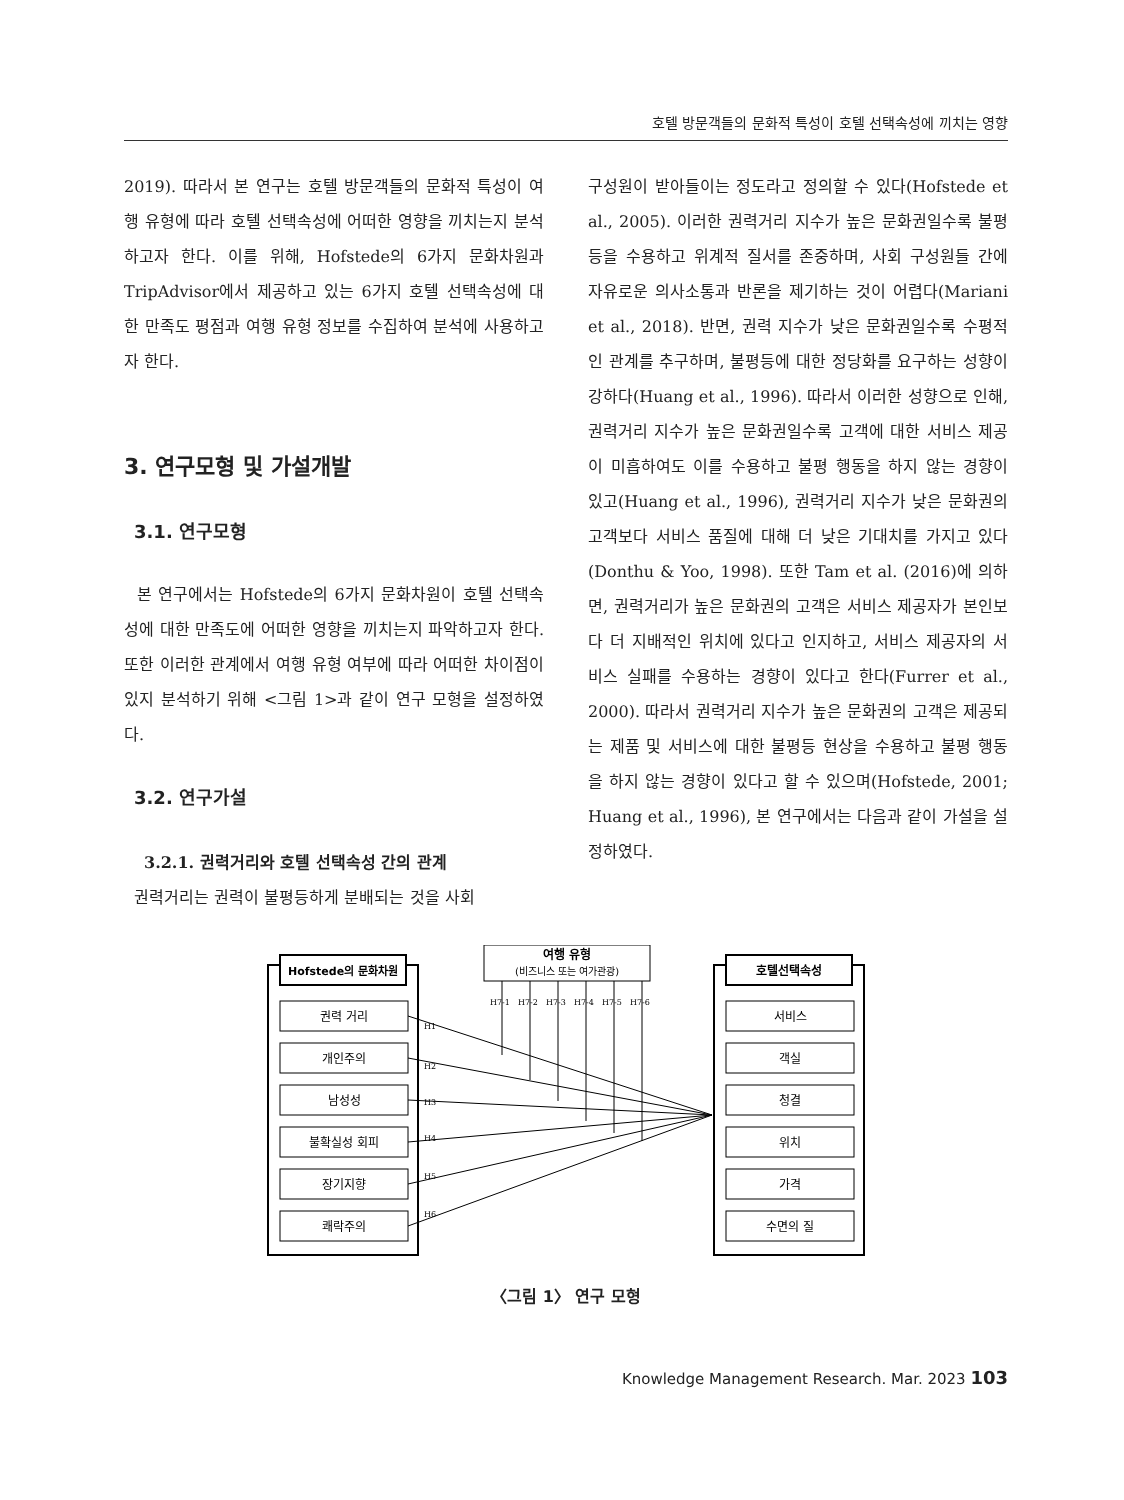호텔 방문객들의 문화적 특성이 호텔 선택속성에 끼치는 영향
2019). 따라서 본 연구는 호텔 방문객들의 문화적 특성이 여행 유형에 따라 호텔 선택속성에 어떠한 영향을 끼치는지 분석하고자 한다. 이를 위해, Hofstede의 6가지 문화차원과 TripAdvisor에서 제공하고 있는 6가지 호텔 선택속성에 대한 만족도 평점과 여행 유형 정보를 수집하여 분석에 사용하고자 한다.
3. 연구모형 및 가설개발
3.1. 연구모형
본 연구에서는 Hofstede의 6가지 문화차원이 호텔 선택속성에 대한 만족도에 어떠한 영향을 끼치는지 파악하고자 한다. 또한 이러한 관계에서 여행 유형 여부에 따라 어떠한 차이점이 있지 분석하기 위해 <그림 1>과 같이 연구 모형을 설정하였다.
3.2. 연구가설
3.2.1. 권력거리와 호텔 선택속성 간의 관계
권력거리는 권력이 불평등하게 분배되는 것을 사회
구성원이 받아들이는 정도라고 정의할 수 있다(Hofstede et al., 2005). 이러한 권력거리 지수가 높은 문화권일수록 불평등을 수용하고 위계적 질서를 존중하며, 사회 구성원들 간에 자유로운 의사소통과 반론을 제기하는 것이 어렵다(Mariani et al., 2018). 반면, 권력 지수가 낮은 문화권일수록 수평적인 관계를 추구하며, 불평등에 대한 정당화를 요구하는 성향이 강하다(Huang et al., 1996). 따라서 이러한 성향으로 인해, 권력거리 지수가 높은 문화권일수록 고객에 대한 서비스 제공이 미흡하여도 이를 수용하고 불평 행동을 하지 않는 경향이 있고(Huang et al., 1996), 권력거리 지수가 낮은 문화권의 고객보다 서비스 품질에 대해 더 낮은 기대치를 가지고 있다(Donthu & Yoo, 1998). 또한 Tam et al. (2016)에 의하면, 권력거리가 높은 문화권의 고객은 서비스 제공자가 본인보다 더 지배적인 위치에 있다고 인지하고, 서비스 제공자의 서비스 실패를 수용하는 경향이 있다고 한다(Furrer et al., 2000). 따라서 권력거리 지수가 높은 문화권의 고객은 제공되는 제품 및 서비스에 대한 불평등 현상을 수용하고 불평 행동을 하지 않는 경향이 있다고 할 수 있으며(Hofstede, 2001; Huang et al., 1996), 본 연구에서는 다음과 같이 가설을 설정하였다.
Hofstede의 문화차원
호텔선택속성
여행 유형
(비즈니스 또는 여가관광)
권력 거리
개인주의
남성성
불확실성 회피
장기지향
쾌락주의
서비스
객실
청결
위치
가격
수면의 질
H1
H2
H3
H4
H5
H6
H7-1
H7-2
H7-3
H7-4
H7-5
H7-6
〈그림 1〉 연구 모형
Knowledge Management Research. Mar. 2023 103